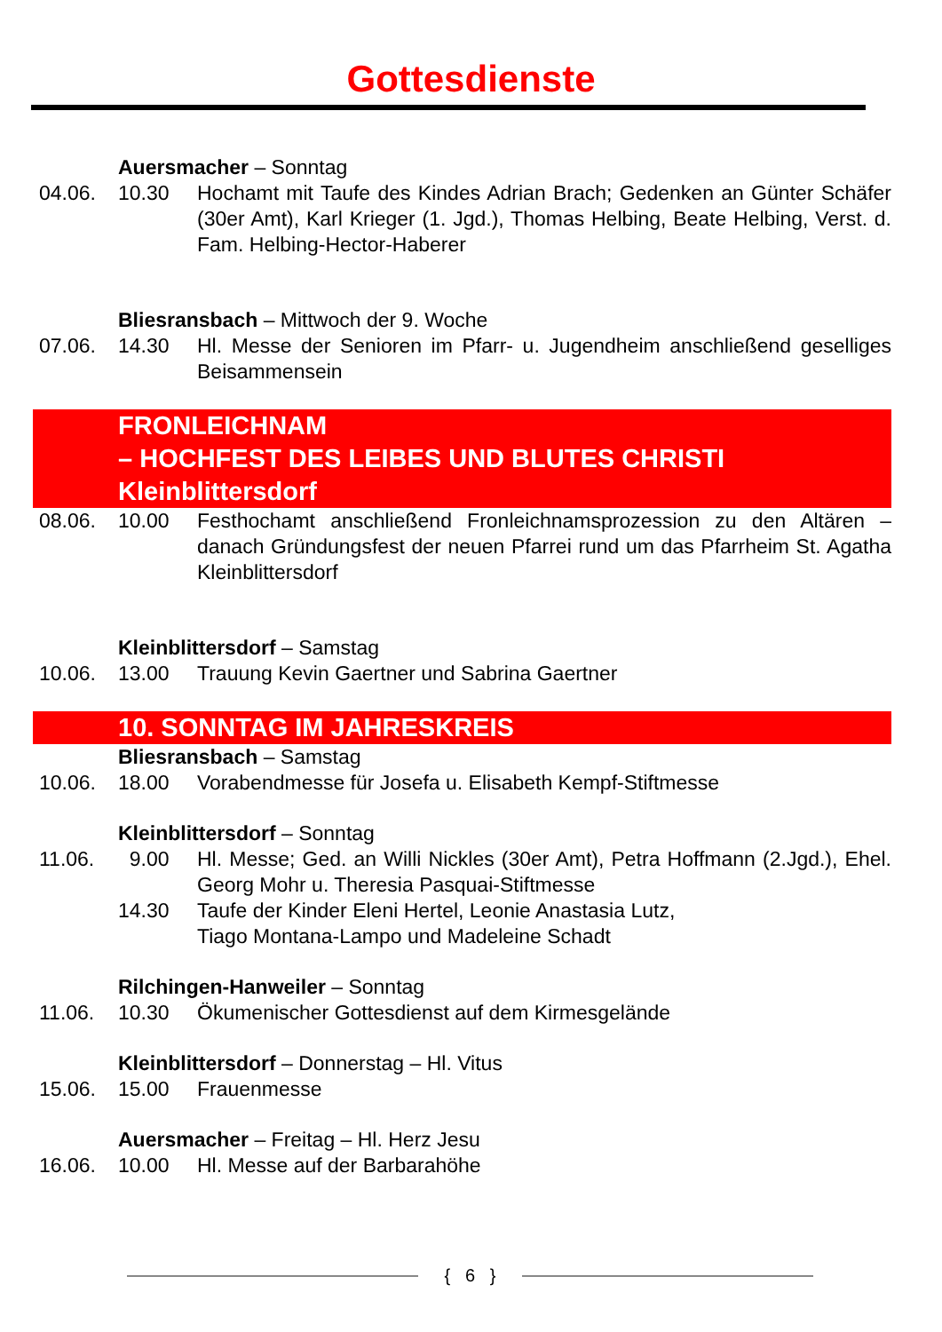Gottesdienste
Auersmacher – Sonntag
04.06. 10.30 Hochamt mit Taufe des Kindes Adrian Brach; Gedenken an Günter Schäfer (30er Amt), Karl Krieger (1. Jgd.), Thomas Helbing, Beate Helbing, Verst. d. Fam. Helbing-Hector-Haberer
Bliesransbach – Mittwoch der 9. Woche
07.06. 14.30 Hl. Messe der Senioren im Pfarr- u. Jugendheim anschließend geselliges Beisammensein
FRONLEICHNAM
– HOCHFEST DES LEIBES UND BLUTES CHRISTI
Kleinblittersdorf
08.06. 10.00 Festhochamt anschließend Fronleichnamsprozession zu den Altären – danach Gründungsfest der neuen Pfarrei rund um das Pfarrheim St. Agatha Kleinblittersdorf
Kleinblittersdorf – Samstag
10.06. 13.00 Trauung Kevin Gaertner und Sabrina Gaertner
10. SONNTAG IM JAHRESKREIS
Bliesransbach – Samstag
10.06. 18.00 Vorabendmesse für Josefa u. Elisabeth Kempf-Stiftmesse
Kleinblittersdorf – Sonntag
11.06. 9.00 Hl. Messe; Ged. an Willi Nickles (30er Amt), Petra Hoffmann (2.Jgd.), Ehel. Georg Mohr u. Theresia Pasquai-Stiftmesse
14.30 Taufe der Kinder Eleni Hertel, Leonie Anastasia Lutz,
Tiago Montana-Lampo und Madeleine Schadt
Rilchingen-Hanweiler – Sonntag
11.06. 10.30 Ökumenischer Gottesdienst auf dem Kirmesgelände
Kleinblittersdorf – Donnerstag – Hl. Vitus
15.06. 15.00 Frauenmesse
Auersmacher – Freitag – Hl. Herz Jesu
16.06. 10.00 Hl. Messe auf der Barbarahöhe
{ 6 }